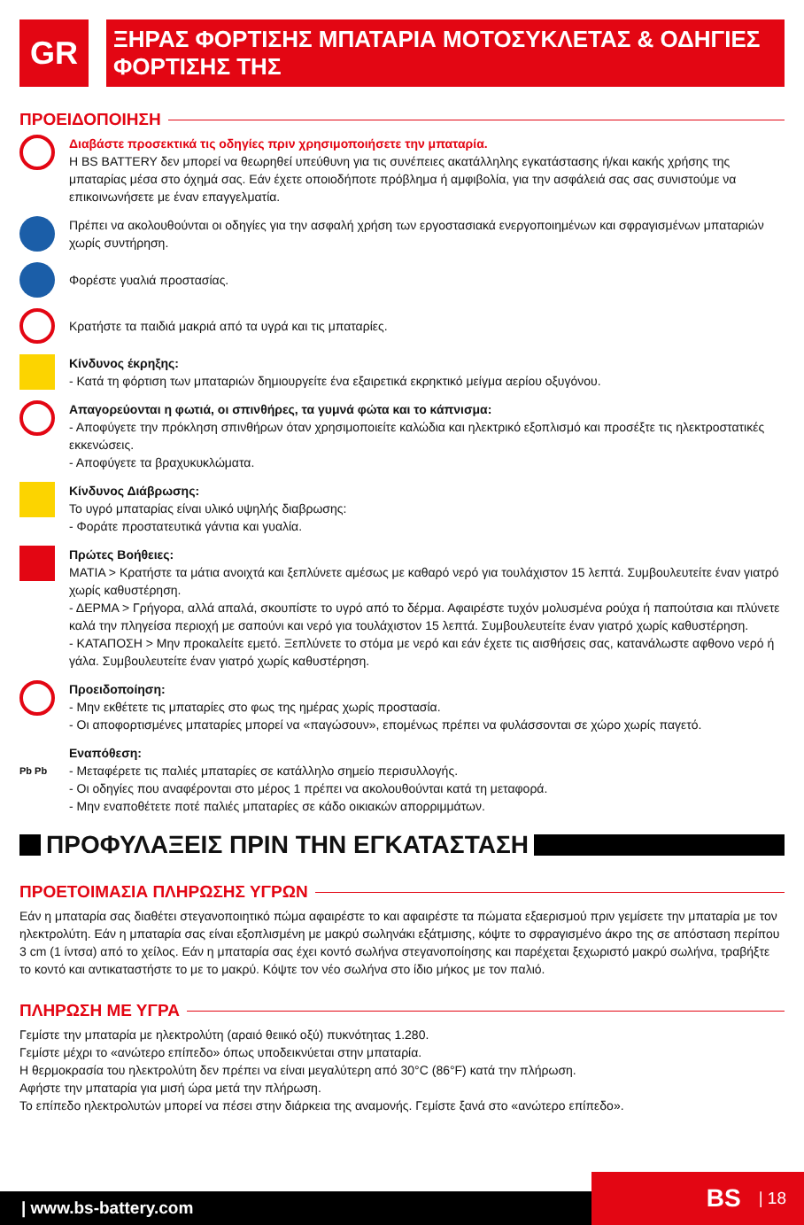GR
ΞΗΡΑΣ ΦΟΡΤΙΣΗΣ ΜΠΑΤΑΡΙΑ ΜΟΤΟΣΥΚΛΕΤΑΣ & ΟΔΗΓΙΕΣ ΦΟΡΤΙΣΗΣ ΤΗΣ
ΠΡΟΕΙΔΟΠΟΙΗΣΗ
Διαβάστε προσεκτικά τις οδηγίες πριν χρησιμοποιήσετε την μπαταρία.
Η BS BATTERY δεν μπορεί να θεωρηθεί υπεύθυνη για τις συνέπειες ακατάλληλης εγκατάστασης ή/και κακής χρήσης της μπαταρίας μέσα στο όχημά σας. Εάν έχετε οποιοδήποτε πρόβλημα ή αμφιβολία, για την ασφάλειά σας σας συνιστούμε να επικοινωνήσετε με έναν επαγγελματία.
Πρέπει να ακολουθούνται οι οδηγίες για την ασφαλή χρήση των εργοστασιακά ενεργοποιημένων και σφραγισμένων μπαταριών χωρίς συντήρηση.
Φορέστε γυαλιά προστασίας.
Κρατήστε τα παιδιά μακριά από τα υγρά και τις μπαταρίες.
Κίνδυνος έκρηξης:
- Κατά τη φόρτιση των μπαταριών δημιουργείτε ένα εξαιρετικά εκρηκτικό μείγμα αερίου οξυγόνου.
Απαγορεύονται η φωτιά, οι σπινθήρες, τα γυμνά φώτα και το κάπνισμα:
- Αποφύγετε την πρόκληση σπινθήρων όταν χρησιμοποιείτε καλώδια και ηλεκτρικό εξοπλισμό και προσέξτε τις ηλεκτροστατικές εκκενώσεις.
- Αποφύγετε τα βραχυκυκλώματα.
Κίνδυνος Διάβρωσης:
Το υγρό μπαταρίας είναι υλικό υψηλής διαβρωσης:
- Φοράτε προστατευτικά γάντια και γυαλία.
Πρώτες Βοήθειες:
ΜΑΤΙΑ > Κρατήστε τα μάτια ανοιχτά και ξεπλύνετε αμέσως με καθαρό νερό για τουλάχιστον 15 λεπτά. Συμβουλευτείτε έναν γιατρό χωρίς καθυστέρηση.
- ΔΕΡΜΑ > Γρήγορα, αλλά απαλά, σκουπίστε το υγρό από το δέρμα. Αφαιρέστε τυχόν μολυσμένα ρούχα ή παπούτσια και πλύνετε καλά την πληγείσα περιοχή με σαπούνι και νερό για τουλάχιστον 15 λεπτά. Συμβουλευτείτε έναν γιατρό χωρίς καθυστέρηση.
- ΚΑΤΑΠΟΣΗ > Μην προκαλείτε εμετό. Ξεπλύνετε το στόμα με νερό και εάν έχετε τις αισθήσεις σας, κατανάλωστε αφθονο νερό ή γάλα. Συμβουλευτείτε έναν γιατρό χωρίς καθυστέρηση.
Προειδοποίηση:
- Μην εκθέτετε τις μπαταρίες στο φως της ημέρας χωρίς προστασία.
- Οι αποφορτισμένες μπαταρίες μπορεί να «παγώσουν», επομένως πρέπει να φυλάσσονται σε χώρο χωρίς παγετό.
Pb Pb
Εναπόθεση:
- Μεταφέρετε τις παλιές μπαταρίες σε κατάλληλο σημείο περισυλλογής.
- Οι οδηγίες που αναφέρονται στο μέρος 1 πρέπει να ακολουθούνται κατά τη μεταφορά.
- Μην εναποθέτετε ποτέ παλιές μπαταρίες σε κάδο οικιακών απορριμμάτων.
ΠΡΟΦΥΛΑΞΕΙΣ ΠΡΙΝ ΤΗΝ ΕΓΚΑΤΑΣΤΑΣΗ
ΠΡΟΕΤΟΙΜΑΣΙΑ ΠΛΗΡΩΣΗΣ ΥΓΡΩΝ
Εάν η μπαταρία σας διαθέτει στεγανοποιητικό πώμα αφαιρέστε το και αφαιρέστε τα πώματα εξαερισμού πριν γεμίσετε την μπαταρία με τον ηλεκτρολύτη. Εάν η μπαταρία σας είναι εξοπλισμένη με μακρύ σωληνάκι εξάτμισης, κόψτε το σφραγισμένο άκρο της σε απόσταση περίπου 3 cm (1 ίντσα) από το χείλος. Εάν η μπαταρία σας έχει κοντό σωλήνα στεγανοποίησης και παρέχεται ξεχωριστό μακρύ σωλήνα, τραβήξτε το κοντό και αντικαταστήστε το με το μακρύ. Κόψτε τον νέο σωλήνα στο ίδιο μήκος με τον παλιό.
ΠΛΗΡΩΣΗ ΜΕ ΥΓΡΑ
Γεμίστε την μπαταρία με ηλεκτρολύτη (αραιό θειικό οξύ) πυκνότητας 1.280.
Γεμίστε μέχρι το «ανώτερο επίπεδο» όπως υποδεικνύεται στην μπαταρία.
Η θερμοκρασία του ηλεκτρολύτη δεν πρέπει να είναι μεγαλύτερη από 30°C (86°F) κατά την πλήρωση.
Αφήστε την μπαταρία για μισή ώρα μετά την πλήρωση.
Το επίπεδο ηλεκτρολυτών μπορεί να πέσει στην διάρκεια της αναμονής. Γεμίστε ξανά στο «ανώτερο επίπεδο».
| www.bs-battery.com
BS | 18